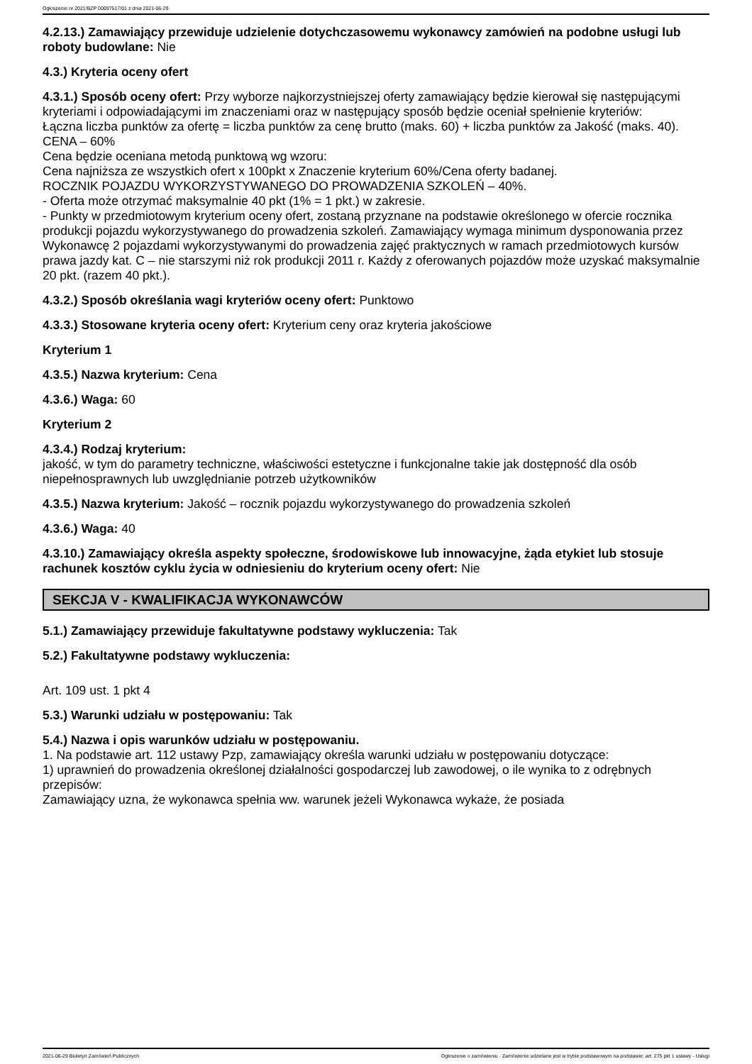Ogłoszenie nr 2021/BZP 00097517/01 z dnia 2021-06-29
4.2.13.) Zamawiający przewiduje udzielenie dotychczasowemu wykonawcy zamówień na podobne usługi lub roboty budowlane: Nie
4.3.) Kryteria oceny ofert
4.3.1.) Sposób oceny ofert: Przy wyborze najkorzystniejszej oferty zamawiający będzie kierował się następującymi kryteriami i odpowiadającymi im znaczeniami oraz w następujący sposób będzie oceniał spełnienie kryteriów:
Łączna liczba punktów za ofertę = liczba punktów za cenę brutto (maks. 60) + liczba punktów za Jakość (maks. 40).
CENA – 60%
Cena będzie oceniana metodą punktową wg wzoru:
Cena najniższa ze wszystkich ofert x 100pkt x Znaczenie kryterium 60%/Cena oferty badanej.
ROCZNIK POJAZDU WYKORZYSTYWANEGO DO PROWADZENIA SZKOLEŃ – 40%.
- Oferta może otrzymać maksymalnie 40 pkt (1% = 1 pkt.) w zakresie.
- Punkty w przedmiotowym kryterium oceny ofert, zostaną przyznane na podstawie określonego w ofercie rocznika produkcji pojazdu wykorzystywanego do prowadzenia szkoleń. Zamawiający wymaga minimum dysponowania przez Wykonawcę 2 pojazdami wykorzystywanymi do prowadzenia zajęć praktycznych w ramach przedmiotowych kursów prawa jazdy kat. C – nie starszymi niż rok produkcji 2011 r. Każdy z oferowanych pojazdów może uzyskać maksymalnie 20 pkt. (razem 40 pkt.).
4.3.2.) Sposób określania wagi kryteriów oceny ofert: Punktowo
4.3.3.) Stosowane kryteria oceny ofert: Kryterium ceny oraz kryteria jakościowe
Kryterium 1
4.3.5.) Nazwa kryterium: Cena
4.3.6.) Waga: 60
Kryterium 2
4.3.4.) Rodzaj kryterium:
jakość, w tym do parametry techniczne, właściwości estetyczne i funkcjonalne takie jak dostępność dla osób niepełnosprawnych lub uwzględnianie potrzeb użytkowników
4.3.5.) Nazwa kryterium: Jakość – rocznik pojazdu wykorzystywanego do prowadzenia szkoleń
4.3.6.) Waga: 40
4.3.10.) Zamawiający określa aspekty społeczne, środowiskowe lub innowacyjne, żąda etykiet lub stosuje rachunek kosztów cyklu życia w odniesieniu do kryterium oceny ofert: Nie
SEKCJA V - KWALIFIKACJA WYKONAWCÓW
5.1.) Zamawiający przewiduje fakultatywne podstawy wykluczenia: Tak
5.2.) Fakultatywne podstawy wykluczenia:
Art. 109 ust. 1 pkt 4
5.3.) Warunki udziału w postępowaniu: Tak
5.4.) Nazwa i opis warunków udziału w postępowaniu.
1. Na podstawie art. 112 ustawy Pzp, zamawiający określa warunki udziału w postępowaniu dotyczące:
1) uprawnień do prowadzenia określonej działalności gospodarczej lub zawodowej, o ile wynika to z odrębnych przepisów:
Zamawiający uzna, że wykonawca spełnia ww. warunek jeżeli Wykonawca wykaże, że posiada
2021-06-29 Biuletyn Zamówień Publicznych Ogłoszenie o zamówieniu - Zamówienie udzielane jest w trybie podstawowym na podstawie: art. 275 pkt 1 ustawy - Usługi